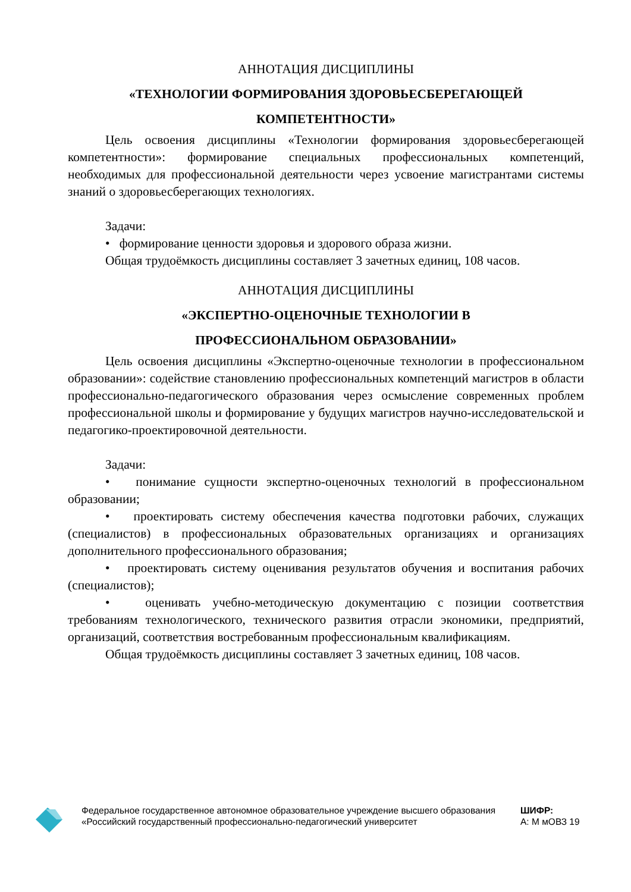АННОТАЦИЯ ДИСЦИПЛИНЫ
«ТЕХНОЛОГИИ ФОРМИРОВАНИЯ ЗДОРОВЬЕСБЕРЕГАЮЩЕЙ КОМПЕТЕНТНОСТИ»
Цель освоения дисциплины «Технологии формирования здоровьесберегающей компетентности»: формирование специальных профессиональных компетенций, необходимых для профессиональной деятельности через усвоение магистрантами системы знаний о здоровьесберегающих технологиях.
Задачи:
• формирование ценности здоровья и здорового образа жизни.
Общая трудоёмкость дисциплины составляет 3 зачетных единиц, 108 часов.
АННОТАЦИЯ ДИСЦИПЛИНЫ
«ЭКСПЕРТНО-ОЦЕНОЧНЫЕ ТЕХНОЛОГИИ В
ПРОФЕССИОНАЛЬНОМ ОБРАЗОВАНИИ»
Цель освоения дисциплины «Экспертно-оценочные технологии в профессиональном образовании»: содействие становлению профессиональных компетенций магистров в области профессионально-педагогического образования через осмысление современных проблем профессиональной школы и формирование у будущих магистров научно-исследовательской и педагогико-проектировочной деятельности.
Задачи:
• понимание сущности экспертно-оценочных технологий в профессиональном образовании;
• проектировать систему обеспечения качества подготовки рабочих, служащих (специалистов) в профессиональных образовательных организациях и организациях дополнительного профессионального образования;
• проектировать систему оценивания результатов обучения и воспитания рабочих (специалистов);
• оценивать учебно-методическую документацию с позиции соответствия требованиям технологического, технического развития отрасли экономики, предприятий, организаций, соответствия востребованным профессиональным квалификациям.
Общая трудоёмкость дисциплины составляет 3 зачетных единиц, 108 часов.
Федеральное государственное автономное образовательное учреждение высшего образования «Российский государственный профессионально-педагогический университет
ШИФР:
А: М мОВЗ 19